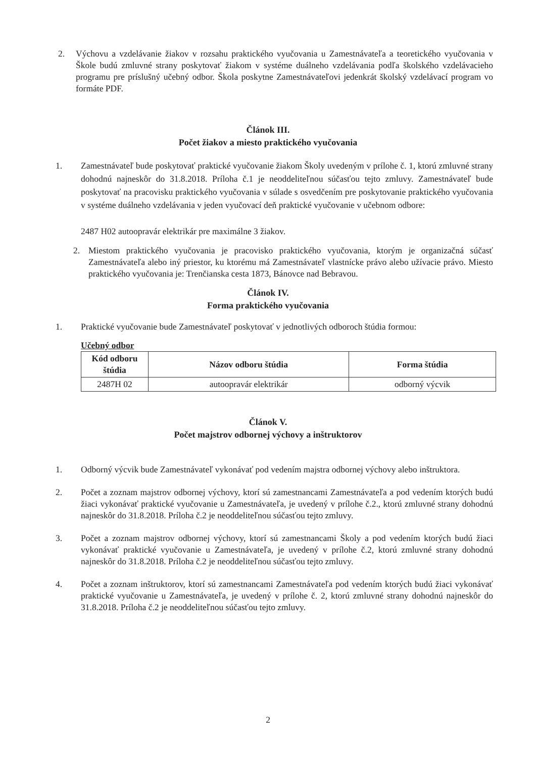2. Výchovu a vzdelávanie žiakov v rozsahu praktického vyučovania u Zamestnávateľa a teoretického vyučovania v Škole budú zmluvné strany poskytovať žiakom v systéme duálneho vzdelávania podľa školského vzdelávacieho programu pre príslušný učebný odbor. Škola poskytne Zamestnávateľovi jedenkrát školský vzdelávací program vo formáte PDF.
Článok III.
Počet žiakov a miesto praktického vyučovania
1. Zamestnávateľ bude poskytovať praktické vyučovanie žiakom Školy uvedeným v prílohe č. 1, ktorú zmluvné strany dohodnú najneskôr do 31.8.2018. Príloha č.1 je neoddeliteľnou súčasťou tejto zmluvy. Zamestnávateľ bude poskytovať na pracovisku praktického vyučovania v súlade s osvedčením pre poskytovanie praktického vyučovania v systéme duálneho vzdelávania v jeden vyučovací deň praktické vyučovanie v učebnom odbore:
2487 H02 autoopravár elektrikár pre maximálne 3 žiakov.
2. Miestom praktického vyučovania je pracovisko praktického vyučovania, ktorým je organizačná súčasť Zamestnávateľa alebo iný priestor, ku ktorému má Zamestnávateľ vlastnícke právo alebo užívacie právo. Miesto praktického vyučovania je: Trenčianska cesta 1873, Bánovce nad Bebravou.
Článok IV.
Forma praktického vyučovania
1. Praktické vyučovanie bude Zamestnávateľ poskytovať v jednotlivých odboroch štúdia formou:
Učebný odbor
| Kód odboru štúdia | Názov odboru štúdia | Forma štúdia |
| --- | --- | --- |
| 2487H 02 | autoopravár elektrikár | odborný výcvik |
Článok V.
Počet majstrov odbornej výchovy a inštruktorov
1. Odborný výcvik bude Zamestnávateľ vykonávať pod vedením majstra odbornej výchovy alebo inštruktora.
2. Počet a zoznam majstrov odbornej výchovy, ktorí sú zamestnancami Zamestnávateľa a pod vedením ktorých budú žiaci vykonávať praktické vyučovanie u Zamestnávateľa, je uvedený v prílohe č.2., ktorú zmluvné strany dohodnú najneskôr do 31.8.2018. Príloha č.2 je neoddeliteľnou súčasťou tejto zmluvy.
3. Počet a zoznam majstrov odbornej výchovy, ktorí sú zamestnancami Školy a pod vedením ktorých budú žiaci vykonávať praktické vyučovanie u Zamestnávateľa, je uvedený v prílohe č.2, ktorú zmluvné strany dohodnú najneskôr do 31.8.2018. Príloha č.2 je neoddeliteľnou súčasťou tejto zmluvy.
4. Počet a zoznam inštruktorov, ktorí sú zamestnancami Zamestnávateľa pod vedením ktorých budú žiaci vykonávať praktické vyučovanie u Zamestnávateľa, je uvedený v prílohe č. 2, ktorú zmluvné strany dohodnú najneskôr do 31.8.2018. Príloha č.2 je neoddeliteľnou súčasťou tejto zmluvy.
2